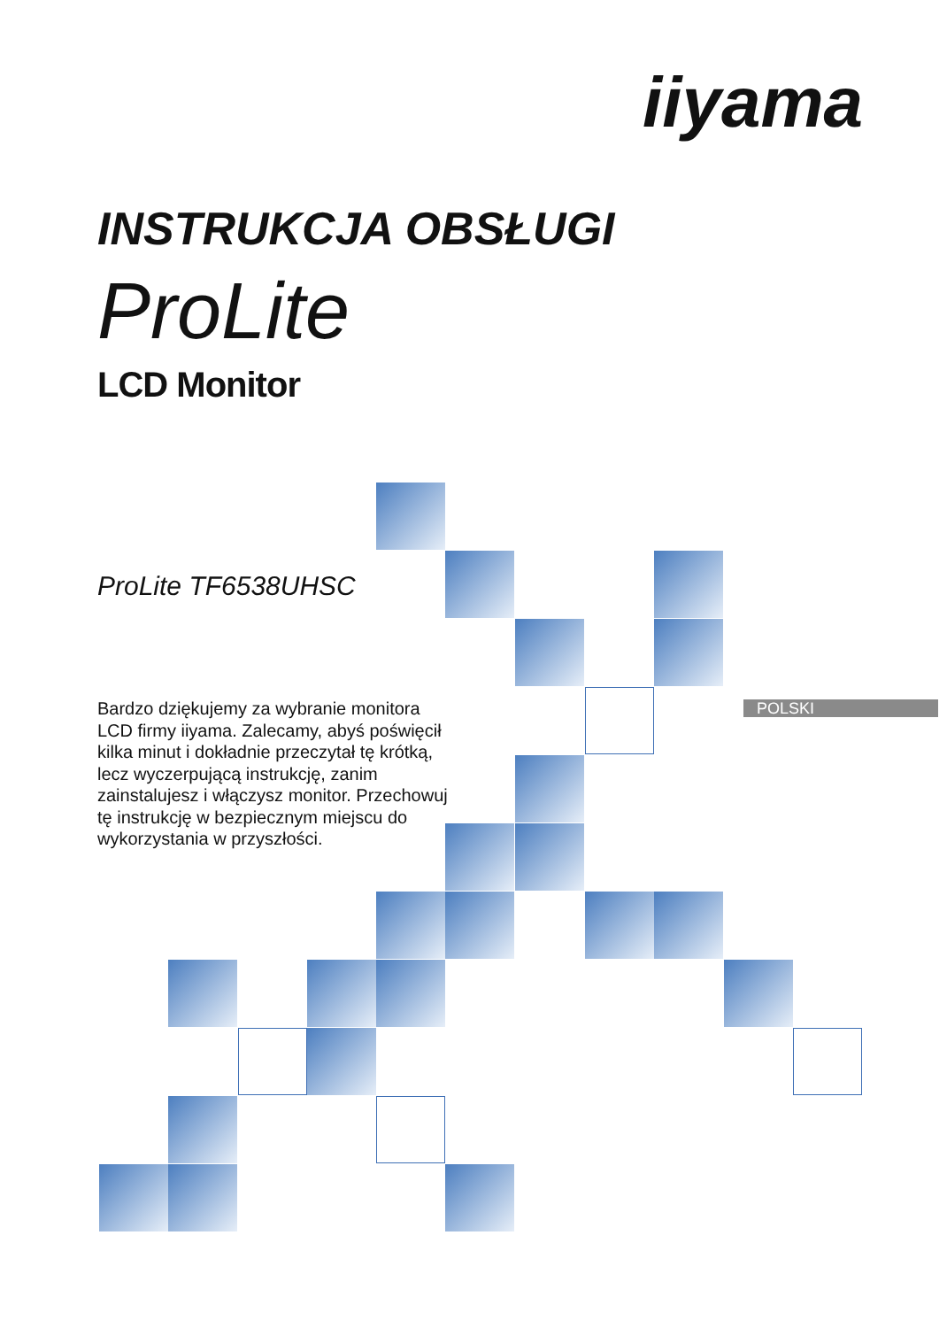iiyama
INSTRUKCJA OBSŁUGI
ProLite
LCD Monitor
ProLite TF6538UHSC
Bardzo dziękujemy za wybranie monitora LCD firmy iiyama. Zalecamy, abyś poświęcił kilka minut i dokładnie przeczytał tę krótką, lecz wyczerpującą instrukcję, zanim zainstalujesz i włączysz monitor. Przechowuj tę instrukcję w bezpiecznym miejscu do wykorzystania w przyszłości.
POLSKI